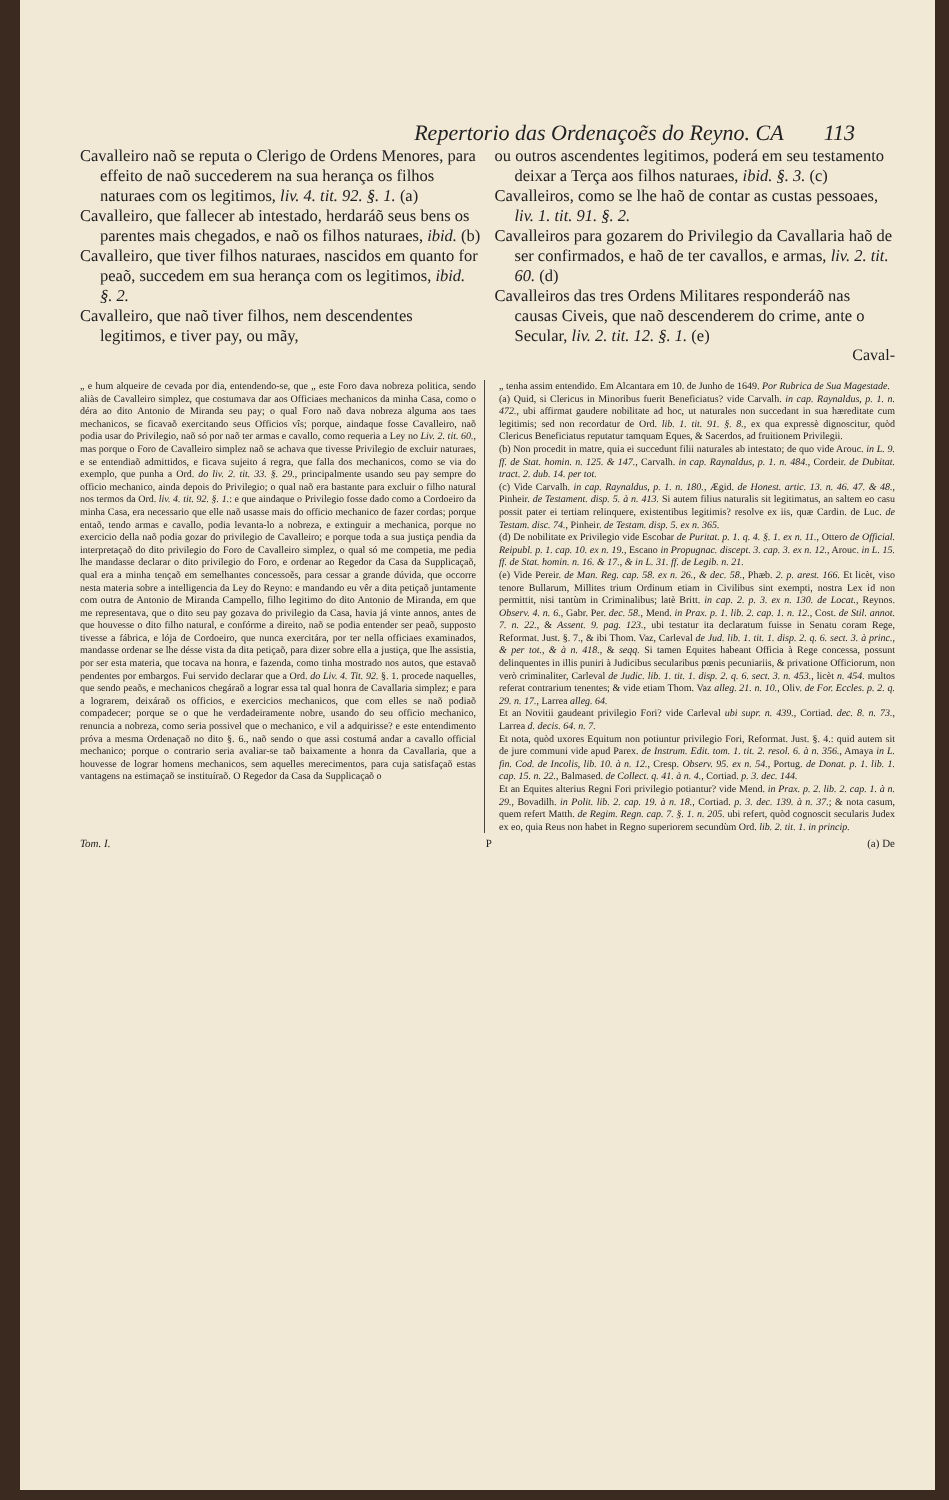Repertorio das Ordenaçoẽs do Reyno. CA 113
Cavalleiro naõ se reputa o Clerigo de Ordens Menores, para effeito de naõ succederem na sua herança os filhos naturaes com os legitimos, liv. 4. tit. 92. §. 1. (a)
Cavalleiro, que fallecer ab intestado, herdaráõ seus bens os parentes mais chegados, e naõ os filhos naturaes, ibid. (b)
Cavalleiro, que tiver filhos naturaes, nascidos em quanto for peaõ, succedem em sua herança com os legitimos, ibid. §. 2.
Cavalleiro, que naõ tiver filhos, nem descendentes legitimos, e tiver pay, ou mãy,
ou outros ascendentes legitimos, poderá em seu testamento deixar a Terça aos filhos naturaes, ibid. §. 3. (c)
Cavalleiros, como se lhe haõ de contar as custas pessoaes, liv. 1. tit. 91. §. 2.
Cavalleiros para gozarem do Privilegio da Cavallaria haõ de ser confirmados, e haõ de ter cavallos, e armas, liv. 2. tit. 60. (d)
Cavalleiros das tres Ordens Militares responderáõ nas causas Civeis, que naõ descenderem do crime, ante o Secular, liv. 2. tit. 12. §. 1. (e)
Caval-
„ e hum alqueire de cevada por dia, entendendo-se, que „ este Foro dava nobreza politica, sendo aliàs de Cavalleiro simplez, que costumava dar aos Officiaes mechanicos da minha Casa, como o déra ao dito Antonio de Miranda seu pay; o qual Foro naõ dava nobreza alguma aos taes mechanicos, se ficavaõ exercitando seus Officios vîs; porque, aindaque fosse Cavalleiro, naõ podia usar do Privilegio, naõ só por naõ ter armas e cavallo, como requeria a Ley no Liv. 2. tit. 60., mas porque o Foro de Cavalleiro simplez naõ se achava que tivesse Privilegio de excluir naturaes, e se entendiaõ admittidos, e ficava sujeito á regra, que falla dos mechanicos, como se via do exemplo, que punha a Ord. do liv. 2. tit. 33. §. 29., principalmente usando seu pay sempre do officio mechanico, ainda depois do Privilegio; o qual naõ era bastante para excluir o filho natural nos termos da Ord. liv. 4. tit. 92. §. 1.: e que aindaque o Privilegio fosse dado como a Cordoeiro da minha Casa, era necessario que elle naõ usasse mais do officio mechanico de fazer cordas; porque entaõ, tendo armas e cavallo, podia levanta-lo a nobreza, e extinguir a mechanica, porque no exercicio della naõ podia gozar do privilegio de Cavalleiro; e porque toda a sua justiça pendia da interpretaçaõ do dito privilegio do Foro de Cavalleiro simplez, o qual só me competia, me pedia lhe mandasse declarar o dito privilegio do Foro, e ordenar ao Regedor da Casa da Supplicaçaõ, qual era a minha tençaõ em semelhantes concessoẽs, para cessar a grande dúvida, que occorre nesta materia sobre a intelligencia da Ley do Reyno: e mandando eu vêr a dita petiçaõ juntamente com outra de Antonio de Miranda Campello, filho legitimo do dito Antonio de Miranda, em que me representava, que o dito seu pay gozava do privilegio da Casa, havia já vinte annos, antes de que houvesse o dito filho natural, e confórme a direito, naõ se podia entender ser peaõ, supposto tivesse a fábrica, e lója de Cordoeiro, que nunca exercitára, por ter nella officiaes examinados, mandasse ordenar se lhe désse vista da dita petiçaõ, para dizer sobre ella a justiça, que lhe assistia, por ser esta materia, que tocava na honra, e fazenda, como tinha mostrado nos autos, que estavaõ pendentes por embargos. Fui servido declarar que a Ord. do Liv. 4. Tit. 92. §. 1. procede naquelles, que sendo peaõs, e mechanicos chegáraõ a lograr essa tal qual honra de Cavallaria simplez; e para a lograrem, deixáraõ os officios, e exercicios mechanicos, que com elles se naõ podiaõ compadecer; porque se o que he verdadeiramente nobre, usando do seu officio mechanico, renuncia a nobreza, como seria possivel que o mechanico, e vil a adquirisse? e este entendimento próva a mesma Ordenaçaõ no dito §. 6., naõ sendo o que assi costumá andar a cavallo official mechanico; porque o contrario seria avaliar-se taõ baixamente a honra da Cavallaria, que a houvesse de lograr homens mechanicos, sem aquelles merecimentos, para cuja satisfaçaõ estas vantagens na estimaçaõ se instituíraõ. O Regedor da Casa da Supplicaçaõ o
„ tenha assim entendido. Em Alcantara em 10. de Junho de 1649. Por Rubrica de Sua Magestade.
(a) Quid, si Clericus in Minoribus fuerit Beneficiatus? vide Carvalh. in cap. Raynaldus, p. 1. n. 472., ubi affirmat gaudere nobilitate ad hoc, ut naturales non succedant in sua hæreditate cum legitimis; sed non recordatur de Ord. lib. 1. tit. 91. §. 8., ex qua expressè dignoscitur, quòd Clericus Beneficiatus reputatur tamquam Eques, & Sacerdos, ad fruitionem Privilegii.
(b) Non procedit in matre, quia ei succedunt filii naturales ab intestato; de quo vide Arouc. in L. 9. ff. de Stat. homin. n. 125. & 147., Carvalh. in cap. Raynaldus, p. 1. n. 484., Cordeir. de Dubitat. tract. 2. dub. 14. per tot.
(c) Vide Carvalh. in cap. Raynaldus, p. 1. n. 180., Ægid. de Honest. artic. 13. n. 46. 47. & 48., Pinheir. de Testament. disp. 5. à n. 413. Si autem filius naturalis sit legitimatus, an saltem eo casu possit pater ei tertiam relinquere, existentibus legitimis? resolve ex iis, quæ Cardin. de Luc. de Testam. disc. 74., Pinheir. de Testam. disp. 5. ex n. 365.
(d) De nobilitate ex Privilegio vide Escobar de Puritat. p. 1. q. 4. §. 1. ex n. 11., Ottero de Official. Reipubl. p. 1. cap. 10. ex n. 19., Escano in Propugnac. discept. 3. cap. 3. ex n. 12., Arouc. in L. 15. ff. de Stat. homin. n. 16. & 17., & in L. 31. ff. de Legib. n. 21.
(e) Vide Pereir. de Man. Reg. cap. 58. ex n. 26., & dec. 58., Phæb. 2. p. arest. 166. Et licèt, viso tenore Bullarum, Millites trium Ordinum etiam in Civilibus sint exempti, nostra Lex id non permittit, nisi tantùm in Criminalibus; latè Britt. in cap. 2. p. 3. ex n. 130. de Locat., Reynos. Observ. 4. n. 6., Gabr. Per. dec. 58., Mend. in Prax. p. 1. lib. 2. cap. 1. n. 12., Cost. de Stil. annot. 7. n. 22., & Assent. 9. pag. 123., ubi testatur ita declaratum fuisse in Senatu coram Rege, Reformat. Just. §. 7., & ibi Thom. Vaz, Carleval de Jud. lib. 1. tit. 1. disp. 2. q. 6. sect. 3. à princ., & per tot., & à n. 418., & seqq. Si tamen Equites habeant Officia à Rege concessa, possunt delinquentes in illis puniri à Judicibus secularibus pœnis pecuniariis, & privatione Officiorum, non verò criminaliter, Carleval de Judic. lib. 1. tit. 1. disp. 2. q. 6. sect. 3. n. 453., licèt n. 454. multos referat contrarium tenentes; & vide etiam Thom. Vaz alleg. 21. n. 10., Oliv. de For. Eccles. p. 2. q. 29. n. 17., Larrea alleg. 64.
Et an Novitii gaudeant privilegio Fori? vide Carleval ubi supr. n. 439., Cortiad. dec. 8. n. 73., Larrea d. decis. 64. n. 7.
Et nota, quòd uxores Equitum non potiuntur privilegio Fori, Reformat. Just. §. 4.: quid autem sit de jure communi vide apud Parex. de Instrum. Edit. tom. 1. tit. 2. resol. 6. à n. 356., Amaya in L. fin. Cod. de Incolis, lib. 10. à n. 12., Cresp. Observ. 95. ex n. 54., Portug. de Donat. p. 1. lib. 1. cap. 15. n. 22., Balmased. de Collect. q. 41. à n. 4., Cortiad. p. 3. dec. 144.
Et an Equites alterius Regni Fori privilegio potiantur? vide Mend. in Prax. p. 2. lib. 2. cap. 1. à n. 29., Bovadilh. in Polit. lib. 2. cap. 19. à n. 18., Cortiad. p. 3. dec. 139. à n. 37.; & nota casum, quem refert Matth. de Regim. Regn. cap. 7. §. 1. n. 205. ubi refert, quòd cognoscit secularis Judex ex eo, quia Reus non habet in Regno superiorem secundùm Ord. lib. 2. tit. 1. in princip.
Tom. I. P (a) De